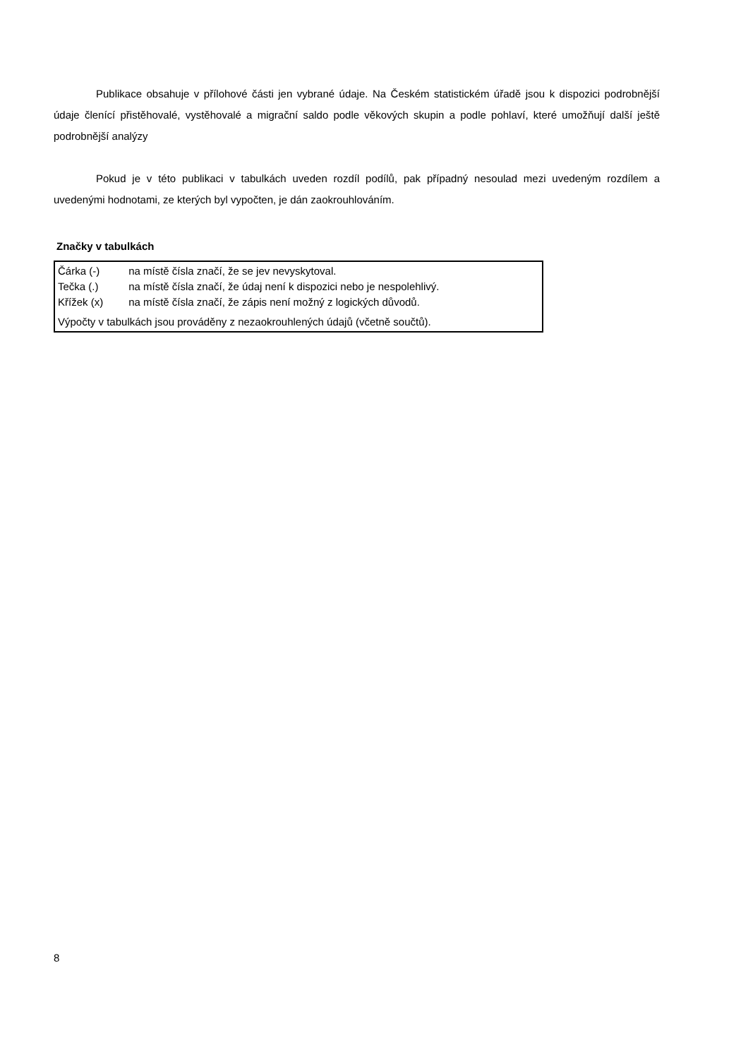Publikace obsahuje v přílohové části jen vybrané údaje. Na Českém statistickém úřadě jsou k dispozici podrobnější údaje členící přistěhovalé, vystěhovalé a migrační saldo podle věkových skupin a podle pohlaví, které umožňují další ještě podrobnější analýzy
Pokud je v této publikaci v tabulkách uveden rozdíl podílů, pak případný nesoulad mezi uvedeným rozdílem a uvedenými hodnotami, ze kterých byl vypočten, je dán zaokrouhlováním.
Značky v tabulkách
Čárka (-) na místě čísla značí, že se jev nevyskytoval.
Tečka (.) na místě čísla značí, že údaj není k dispozici nebo je nespolehlivý.
Křížek (x) na místě čísla značí, že zápis není možný z logických důvodů.
Výpočty v tabulkách jsou prováděny z nezaokrouhlených údajů (včetně součtů).
8